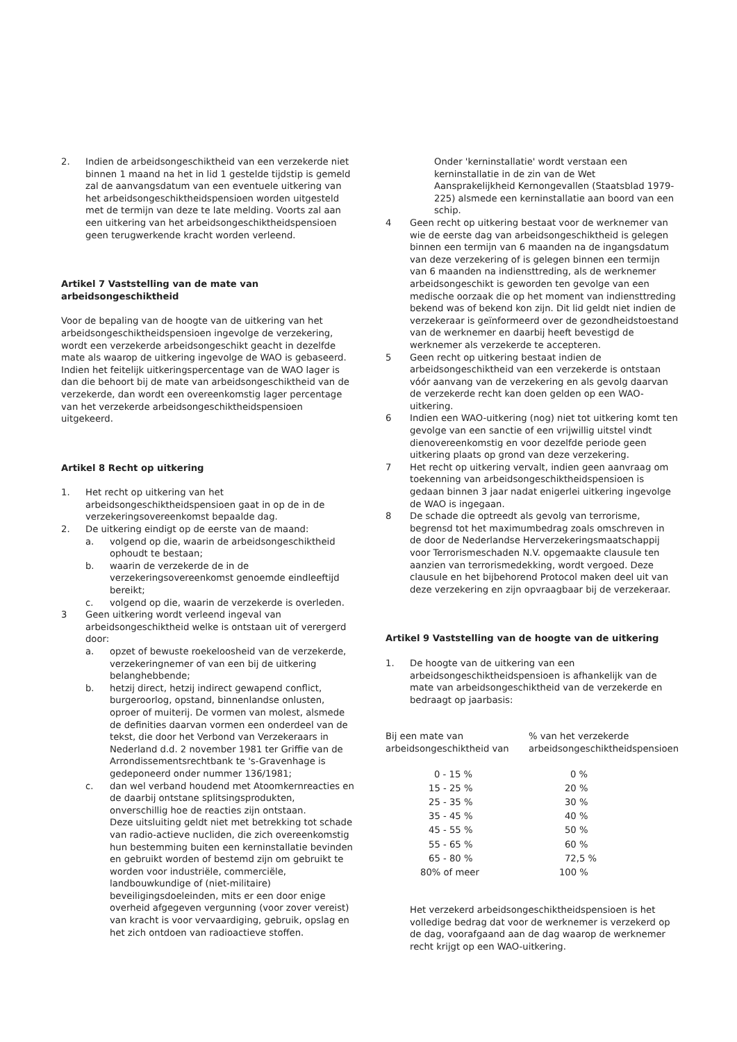2. Indien de arbeidsongeschiktheid van een verzekerde niet binnen 1 maand na het in lid 1 gestelde tijdstip is gemeld zal de aanvangsdatum van een eventuele uitkering van het arbeidsongeschiktheidspensioen worden uitgesteld met de termijn van deze te late melding. Voorts zal aan een uitkering van het arbeidsongeschiktheidspensioen geen terugwerkende kracht worden verleend.
Artikel 7 Vaststelling van de mate van arbeidsongeschiktheid
Voor de bepaling van de hoogte van de uitkering van het arbeidsongeschiktheidspensioen ingevolge de verzekering, wordt een verzekerde arbeidsongeschikt geacht in dezelfde mate als waarop de uitkering ingevolge de WAO is gebaseerd. Indien het feitelijk uitkeringspercentage van de WAO lager is dan die behoort bij de mate van arbeidsongeschiktheid van de verzekerde, dan wordt een overeenkomstig lager percentage van het verzekerde arbeidsongeschiktheidspensioen uitgekeerd.
Artikel 8 Recht op uitkering
1. Het recht op uitkering van het arbeidsongeschiktheidspensioen gaat in op de in de verzekeringsovereenkomst bepaalde dag.
2. De uitkering eindigt op de eerste van de maand:
a. volgend op die, waarin de arbeidsongeschiktheid ophoudt te bestaan;
b. waarin de verzekerde de in de verzekeringsovereenkomst genoemde eindleeftijd bereikt;
c. volgend op die, waarin de verzekerde is overleden.
3 Geen uitkering wordt verleend ingeval van arbeidsongeschiktheid welke is ontstaan uit of verergerd door:
a. opzet of bewuste roekeloosheid van de verzekerde, verzekeringnemer of van een bij de uitkering belanghebbende;
b. hetzij direct, hetzij indirect gewapend conflict, burgeroorlog, opstand, binnenlandse onlusten, oproer of muiterij. De vormen van molest, alsmede de definities daarvan vormen een onderdeel van de tekst, die door het Verbond van Verzekeraars in Nederland d.d. 2 november 1981 ter Griffie van de Arrondissementsrechtbank te 's-Gravenhage is gedeponeerd onder nummer 136/1981;
c. dan wel verband houdend met Atoomkernreacties en de daarbij ontstane splitsingsprodukten, onverschillig hoe de reacties zijn ontstaan.
Deze uitsluiting geldt niet met betrekking tot schade van radio-actieve nucliden, die zich overeenkomstig hun bestemming buiten een kerninstallatie bevinden en gebruikt worden of bestemd zijn om gebruikt te worden voor industriële, commerciële, landbouwkundige of (niet-militaire) beveiligingsdoeleinden, mits er een door enige overheid afgegeven vergunning (voor zover vereist) van kracht is voor vervaardiging, gebruik, opslag en het zich ontdoen van radioactieve stoffen.
Onder 'kerninstallatie' wordt verstaan een kerninstallatie in de zin van de Wet Aansprakelijkheid Kernongevallen (Staatsblad 1979-225) alsmede een kerninstallatie aan boord van een schip.
4 Geen recht op uitkering bestaat voor de werknemer van wie de eerste dag van arbeidsongeschiktheid is gelegen binnen een termijn van 6 maanden na de ingangsdatum van deze verzekering of is gelegen binnen een termijn van 6 maanden na indiensttreding, als de werknemer arbeidsongeschikt is geworden ten gevolge van een medische oorzaak die op het moment van indiensttreding bekend was of bekend kon zijn. Dit lid geldt niet indien de verzekeraar is geïnformeerd over de gezondheidstoestand van de werknemer en daarbij heeft bevestigd de werknemer als verzekerde te accepteren.
5 Geen recht op uitkering bestaat indien de arbeidsongeschiktheid van een verzekerde is ontstaan vóór aanvang van de verzekering en als gevolg daarvan de verzekerde recht kan doen gelden op een WAO-uitkering.
6 Indien een WAO-uitkering (nog) niet tot uitkering komt ten gevolge van een sanctie of een vrijwillig uitstel vindt dienovereenkomstig en voor dezelfde periode geen uitkering plaats op grond van deze verzekering.
7 Het recht op uitkering vervalt, indien geen aanvraag om toekenning van arbeidsongeschiktheidspensioen is gedaan binnen 3 jaar nadat enigerlei uitkering ingevolge de WAO is ingegaan.
8 De schade die optreedt als gevolg van terrorisme, begrensd tot het maximumbedrag zoals omschreven in de door de Nederlandse Herverzekeringsmaatschappij voor Terrorismeschaden N.V. opgemaakte clausule ten aanzien van terrorismedekking, wordt vergoed. Deze clausule en het bijbehorend Protocol maken deel uit van deze verzekering en zijn opvraagbaar bij de verzekeraar.
Artikel 9 Vaststelling van de hoogte van de uitkering
1. De hoogte van de uitkering van een arbeidsongeschiktheidspensioen is afhankelijk van de mate van arbeidsongeschiktheid van de verzekerde en bedraagt op jaarbasis:
| Bij een mate van arbeidsongeschiktheid van | % van het verzekerde arbeidsongeschiktheidspensioen |
| 0 - 15 % | 0 % |
| 15 - 25 % | 20 % |
| 25 - 35 % | 30 % |
| 35 - 45 % | 40 % |
| 45 - 55 % | 50 % |
| 55 - 65 % | 60 % |
| 65 - 80 % | 72,5 % |
| 80% of meer | 100 % |
Het verzekerd arbeidsongeschiktheidspensioen is het volledige bedrag dat voor de werknemer is verzekerd op de dag, voorafgaand aan de dag waarop de werknemer recht krijgt op een WAO-uitkering.